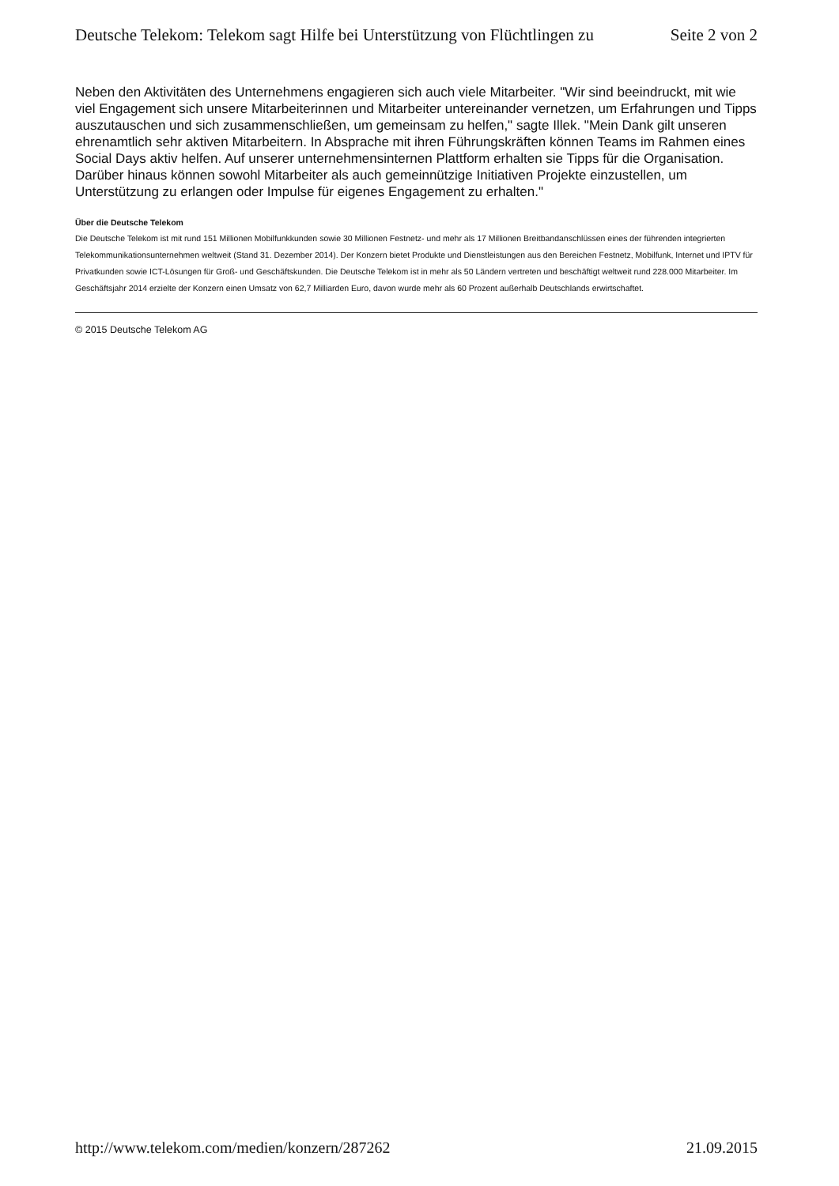Deutsche Telekom: Telekom sagt Hilfe bei Unterstützung von Flüchtlingen zu Seite 2 von 2
Neben den Aktivitäten des Unternehmens engagieren sich auch viele Mitarbeiter. "Wir sind beeindruckt, mit wie viel Engagement sich unsere Mitarbeiterinnen und Mitarbeiter untereinander vernetzen, um Erfahrungen und Tipps auszutauschen und sich zusammenschließen, um gemeinsam zu helfen," sagte Illek. "Mein Dank gilt unseren ehrenamtlich sehr aktiven Mitarbeitern. In Absprache mit ihren Führungskräften können Teams im Rahmen eines Social Days aktiv helfen. Auf unserer unternehmensinternen Plattform erhalten sie Tipps für die Organisation. Darüber hinaus können sowohl Mitarbeiter als auch gemeinnützige Initiativen Projekte einzustellen, um Unterstützung zu erlangen oder Impulse für eigenes Engagement zu erhalten."
Über die Deutsche Telekom
Die Deutsche Telekom ist mit rund 151 Millionen Mobilfunkkunden sowie 30 Millionen Festnetz- und mehr als 17 Millionen Breitbandanschlüssen eines der führenden integrierten Telekommunikationsunternehmen weltweit (Stand 31. Dezember 2014). Der Konzern bietet Produkte und Dienstleistungen aus den Bereichen Festnetz, Mobilfunk, Internet und IPTV für Privatkunden sowie ICT-Lösungen für Groß- und Geschäftskunden. Die Deutsche Telekom ist in mehr als 50 Ländern vertreten und beschäftigt weltweit rund 228.000 Mitarbeiter. Im Geschäftsjahr 2014 erzielte der Konzern einen Umsatz von 62,7 Milliarden Euro, davon wurde mehr als 60 Prozent außerhalb Deutschlands erwirtschaftet.
© 2015 Deutsche Telekom AG
http://www.telekom.com/medien/konzern/287262 21.09.2015